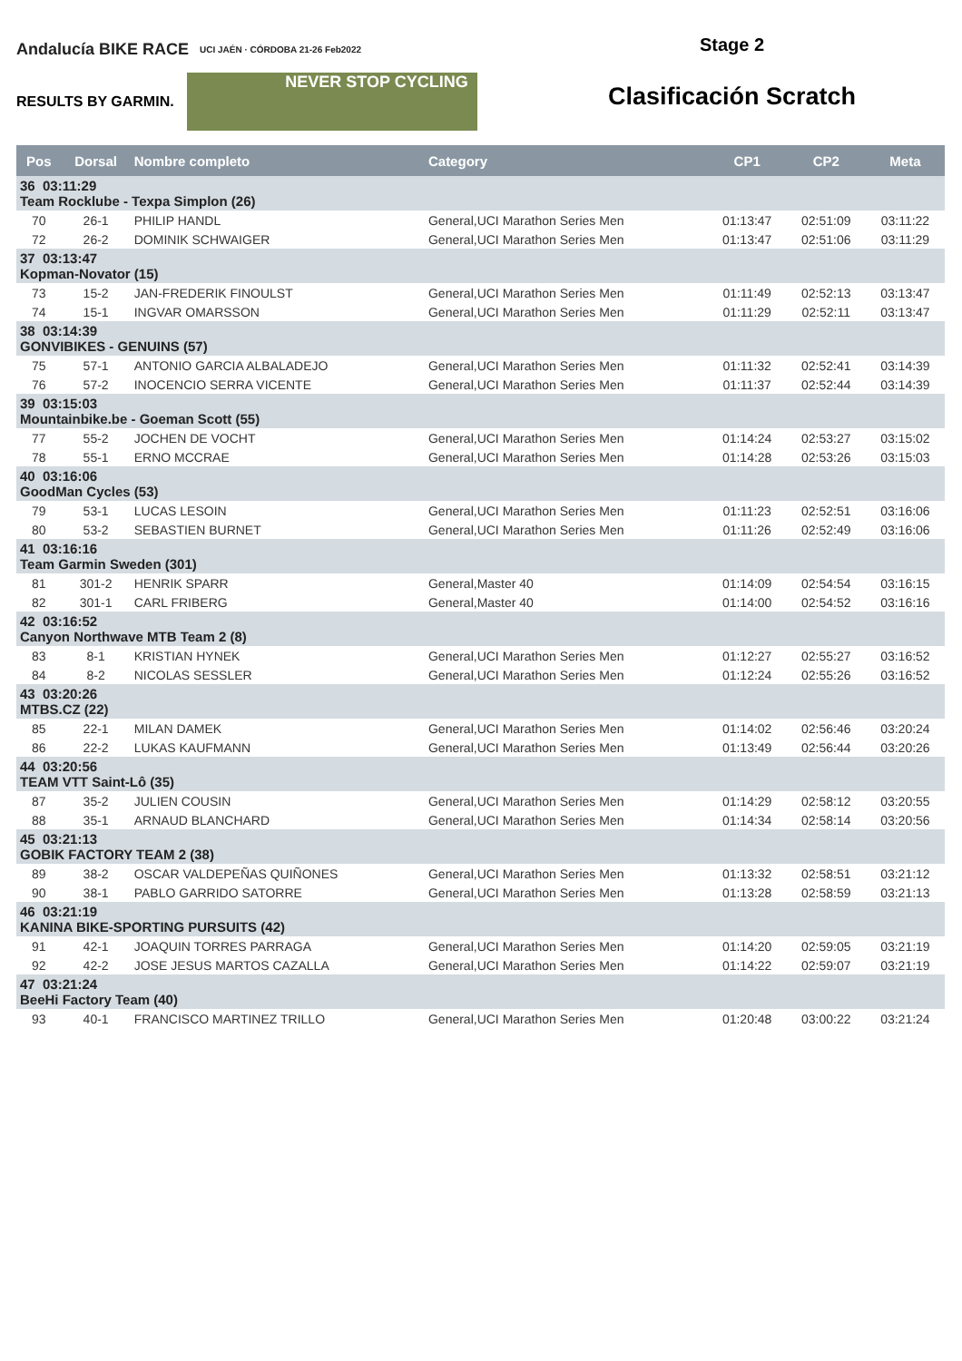Andalucía BIKE RACE UCI JAÉN · CÓRDOBA 21-26 Feb2022
RESULTS BY GARMIN.
NEVER STOP CYCLING
Stage 2
Clasificación Scratch
| Pos | Dorsal | Nombre completo | Category | CP1 | CP2 | Meta |
| --- | --- | --- | --- | --- | --- | --- |
| 36 03:11:29 Team Rocklube - Texpa Simplon (26) | | | | | | |
| 70 | 26-1 | PHILIP HANDL | General,UCI Marathon Series Men | 01:13:47 | 02:51:09 | 03:11:22 |
| 72 | 26-2 | DOMINIK SCHWAIGER | General,UCI Marathon Series Men | 01:13:47 | 02:51:06 | 03:11:29 |
| 37 03:13:47 Kopman-Novator (15) | | | | | | |
| 73 | 15-2 | JAN-FREDERIK FINOULST | General,UCI Marathon Series Men | 01:11:49 | 02:52:13 | 03:13:47 |
| 74 | 15-1 | INGVAR OMARSSON | General,UCI Marathon Series Men | 01:11:29 | 02:52:11 | 03:13:47 |
| 38 03:14:39 GONVIBIKES - GENUINS (57) | | | | | | |
| 75 | 57-1 | ANTONIO GARCIA ALBALADEJO | General,UCI Marathon Series Men | 01:11:32 | 02:52:41 | 03:14:39 |
| 76 | 57-2 | INOCENCIO SERRA VICENTE | General,UCI Marathon Series Men | 01:11:37 | 02:52:44 | 03:14:39 |
| 39 03:15:03 Mountainbike.be - Goeman Scott (55) | | | | | | |
| 77 | 55-2 | JOCHEN DE VOCHT | General,UCI Marathon Series Men | 01:14:24 | 02:53:27 | 03:15:02 |
| 78 | 55-1 | ERNO MCCRAE | General,UCI Marathon Series Men | 01:14:28 | 02:53:26 | 03:15:03 |
| 40 03:16:06 GoodMan Cycles (53) | | | | | | |
| 79 | 53-1 | LUCAS LESOIN | General,UCI Marathon Series Men | 01:11:23 | 02:52:51 | 03:16:06 |
| 80 | 53-2 | SEBASTIEN BURNET | General,UCI Marathon Series Men | 01:11:26 | 02:52:49 | 03:16:06 |
| 41 03:16:16 Team Garmin Sweden (301) | | | | | | |
| 81 | 301-2 | HENRIK SPARR | General,Master 40 | 01:14:09 | 02:54:54 | 03:16:15 |
| 82 | 301-1 | CARL FRIBERG | General,Master 40 | 01:14:00 | 02:54:52 | 03:16:16 |
| 42 03:16:52 Canyon Northwave MTB Team 2 (8) | | | | | | |
| 83 | 8-1 | KRISTIAN HYNEK | General,UCI Marathon Series Men | 01:12:27 | 02:55:27 | 03:16:52 |
| 84 | 8-2 | NICOLAS SESSLER | General,UCI Marathon Series Men | 01:12:24 | 02:55:26 | 03:16:52 |
| 43 03:20:26 MTBS.CZ (22) | | | | | | |
| 85 | 22-1 | MILAN DAMEK | General,UCI Marathon Series Men | 01:14:02 | 02:56:46 | 03:20:24 |
| 86 | 22-2 | LUKAS KAUFMANN | General,UCI Marathon Series Men | 01:13:49 | 02:56:44 | 03:20:26 |
| 44 03:20:56 TEAM VTT Saint-Lô (35) | | | | | | |
| 87 | 35-2 | JULIEN COUSIN | General,UCI Marathon Series Men | 01:14:29 | 02:58:12 | 03:20:55 |
| 88 | 35-1 | ARNAUD BLANCHARD | General,UCI Marathon Series Men | 01:14:34 | 02:58:14 | 03:20:56 |
| 45 03:21:13 GOBIK FACTORY TEAM 2 (38) | | | | | | |
| 89 | 38-2 | OSCAR VALDEPEÑAS QUIÑONES | General,UCI Marathon Series Men | 01:13:32 | 02:58:51 | 03:21:12 |
| 90 | 38-1 | PABLO GARRIDO SATORRE | General,UCI Marathon Series Men | 01:13:28 | 02:58:59 | 03:21:13 |
| 46 03:21:19 KANINA BIKE-SPORTING PURSUITS (42) | | | | | | |
| 91 | 42-1 | JOAQUIN TORRES PARRAGA | General,UCI Marathon Series Men | 01:14:20 | 02:59:05 | 03:21:19 |
| 92 | 42-2 | JOSE JESUS MARTOS CAZALLA | General,UCI Marathon Series Men | 01:14:22 | 02:59:07 | 03:21:19 |
| 47 03:21:24 BeeHi Factory Team (40) | | | | | | |
| 93 | 40-1 | FRANCISCO MARTINEZ TRILLO | General,UCI Marathon Series Men | 01:20:48 | 03:00:22 | 03:21:24 |